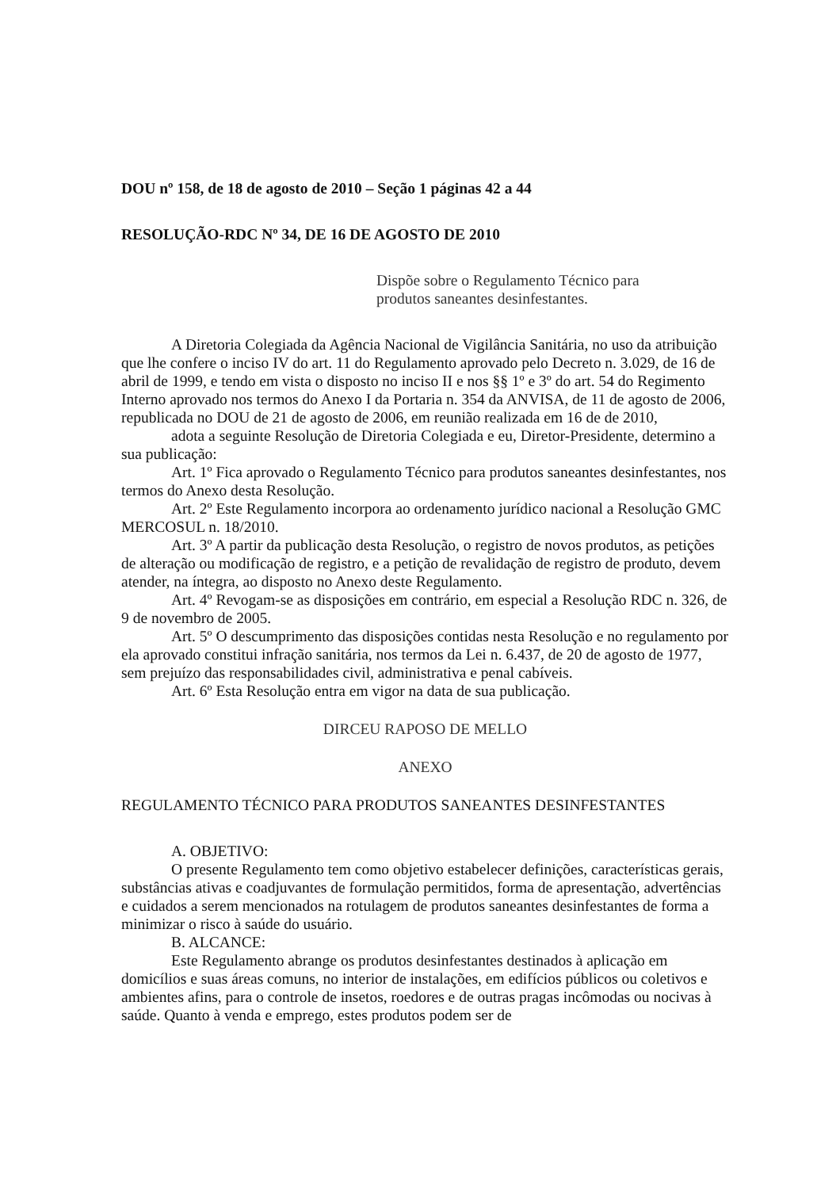DOU nº 158, de 18 de agosto de 2010 – Seção 1 páginas 42 a 44
RESOLUÇÃO-RDC Nº 34, DE 16 DE AGOSTO DE 2010
Dispõe sobre o Regulamento Técnico para
produtos saneantes desinfestantes.
A Diretoria Colegiada da Agência Nacional de Vigilância Sanitária, no uso da atribuição que lhe confere o inciso IV do art. 11 do Regulamento aprovado pelo Decreto n. 3.029, de 16 de abril de 1999, e tendo em vista o disposto no inciso II e nos §§ 1º e 3º do art. 54 do Regimento Interno aprovado nos termos do Anexo I da Portaria n. 354 da ANVISA, de 11 de agosto de 2006, republicada no DOU de 21 de agosto de 2006, em reunião realizada em 16 de de 2010,
adota a seguinte Resolução de Diretoria Colegiada e eu, Diretor-Presidente, determino a sua publicação:
Art. 1º Fica aprovado o Regulamento Técnico para produtos saneantes desinfestantes, nos termos do Anexo desta Resolução.
Art. 2º Este Regulamento incorpora ao ordenamento jurídico nacional a Resolução GMC MERCOSUL n. 18/2010.
Art. 3º A partir da publicação desta Resolução, o registro de novos produtos, as petições de alteração ou modificação de registro, e a petição de revalidação de registro de produto, devem atender, na íntegra, ao disposto no Anexo deste Regulamento.
Art. 4º Revogam-se as disposições em contrário, em especial a Resolução RDC n. 326, de 9 de novembro de 2005.
Art. 5º O descumprimento das disposições contidas nesta Resolução e no regulamento por ela aprovado constitui infração sanitária, nos termos da Lei n. 6.437, de 20 de agosto de 1977, sem prejuízo das responsabilidades civil, administrativa e penal cabíveis.
Art. 6º Esta Resolução entra em vigor na data de sua publicação.
DIRCEU RAPOSO DE MELLO
ANEXO
REGULAMENTO TÉCNICO PARA PRODUTOS SANEANTES DESINFESTANTES
A. OBJETIVO:
O presente Regulamento tem como objetivo estabelecer definições, características gerais, substâncias ativas e coadjuvantes de formulação permitidos, forma de apresentação, advertências e cuidados a serem mencionados na rotulagem de produtos saneantes desinfestantes de forma a minimizar o risco à saúde do usuário.
B. ALCANCE:
Este Regulamento abrange os produtos desinfestantes destinados à aplicação em domicílios e suas áreas comuns, no interior de instalações, em edifícios públicos ou coletivos e ambientes afins, para o controle de insetos, roedores e de outras pragas incômodas ou nocivas à saúde. Quanto à venda e emprego, estes produtos podem ser de